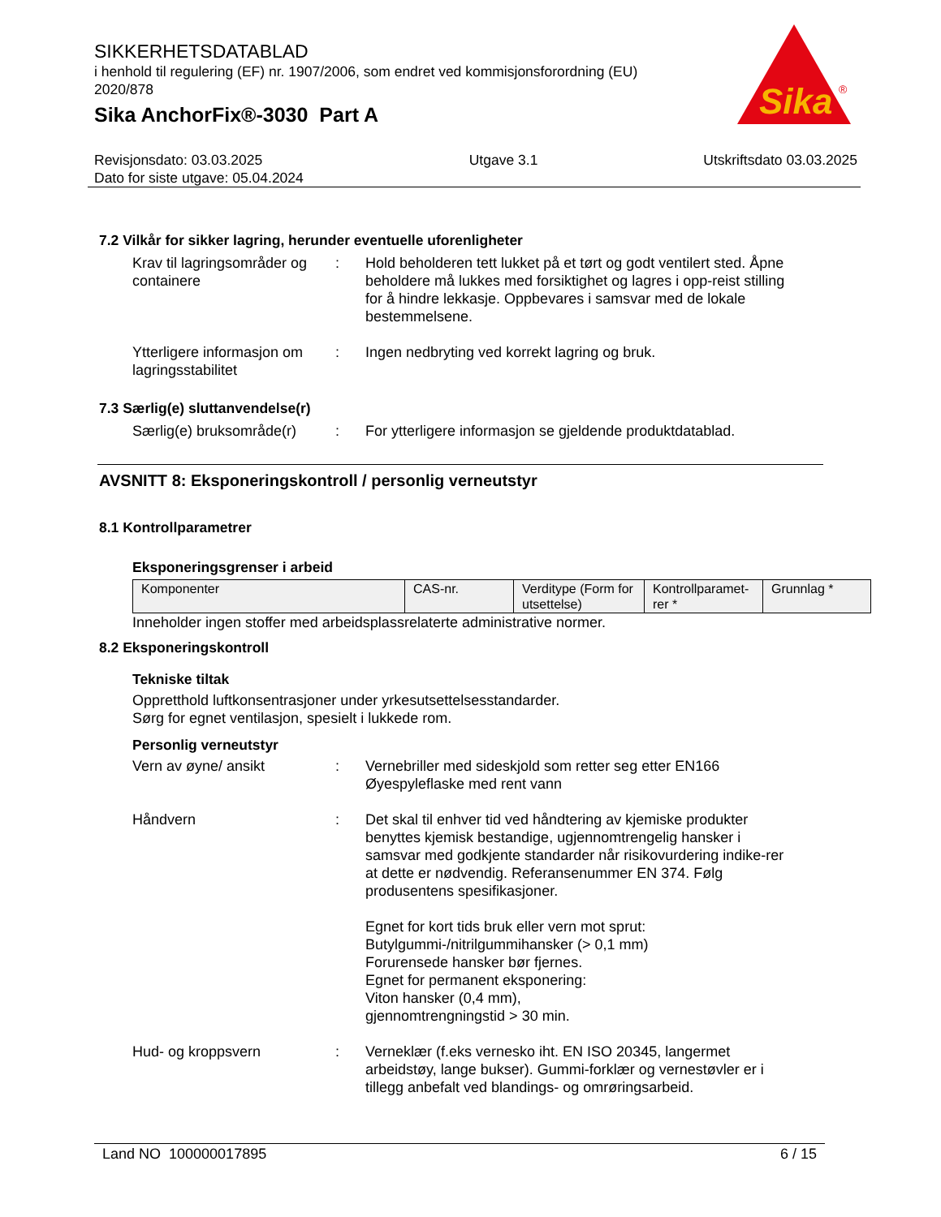SIKKERHETSDATABLAD
i henhold til regulering (EF) nr. 1907/2006, som endret ved kommisjonsforordning (EU) 2020/878
Sika AnchorFix®-3030 Part A
Sika
®
Revisjonsdato: 03.03.2025
Dato for siste utgave: 05.04.2024
Utgave 3.1 Utskriftsdato 03.03.2025
7.2 Vilkår for sikker lagring, herunder eventuelle uforenligheter
Krav til lagringsområder og containere
: Hold beholderen tett lukket på et tørt og godt ventilert sted. Åpne beholdere må lukkes med forsiktighet og lagres i opp-reist stilling for å hindre lekkasje. Oppbevares i samsvar med de lokale bestemmelsene.
Ytterligere informasjon om lagringsstabilitet
: Ingen nedbryting ved korrekt lagring og bruk.
7.3 Særlig(e) sluttanvendelse(r)
Særlig(e) bruksområde(r)
: For ytterligere informasjon se gjeldende produktdatablad.
AVSNITT 8: Eksponeringskontroll / personlig verneutstyr
8.1 Kontrollparametrer
Eksponeringsgrenser i arbeid
| Komponenter | CAS-nr. | Verditype (Form for utsettelse) | Kontrollparamet-rer * | Grunnlag * |
| --- | --- | --- | --- | --- |
Inneholder ingen stoffer med arbeidsplassrelaterte administrative normer.
8.2 Eksponeringskontroll
Tekniske tiltak
Oppretthold luftkonsentrasjoner under yrkesutsettelsesstandarder.
Sørg for egnet ventilasjon, spesielt i lukkede rom.
Personlig verneutstyr
Vern av øyne/ ansikt : Vernebriller med sideskjold som retter seg etter EN166
Øyespyleflaske med rent vann
Håndvern : Det skal til enhver tid ved håndtering av kjemiske produkter benyttes kjemisk bestandige, ugjennomtrengelig hansker i samsvar med godkjente standarder når risikovurdering indike-rer at dette er nødvendig. Referansenummer EN 374. Følg produsentens spesifikasjoner.
Egnet for kort tids bruk eller vern mot sprut:
Butylgummi-/nitrilgummihansker (> 0,1 mm)
Forurensede hansker bør fjernes.
Egnet for permanent eksponering:
Viton hansker (0,4 mm),
gjennomtrengningstid > 30 min.
Hud- og kroppsvern : Verneklær (f.eks vernesko iht. EN ISO 20345, langermet arbeidstøy, lange bukser). Gummi-forklær og vernestøvler er i tillegg anbefalt ved blandings- og omrøringsarbeid.
Land NO 100000017895 6 / 15